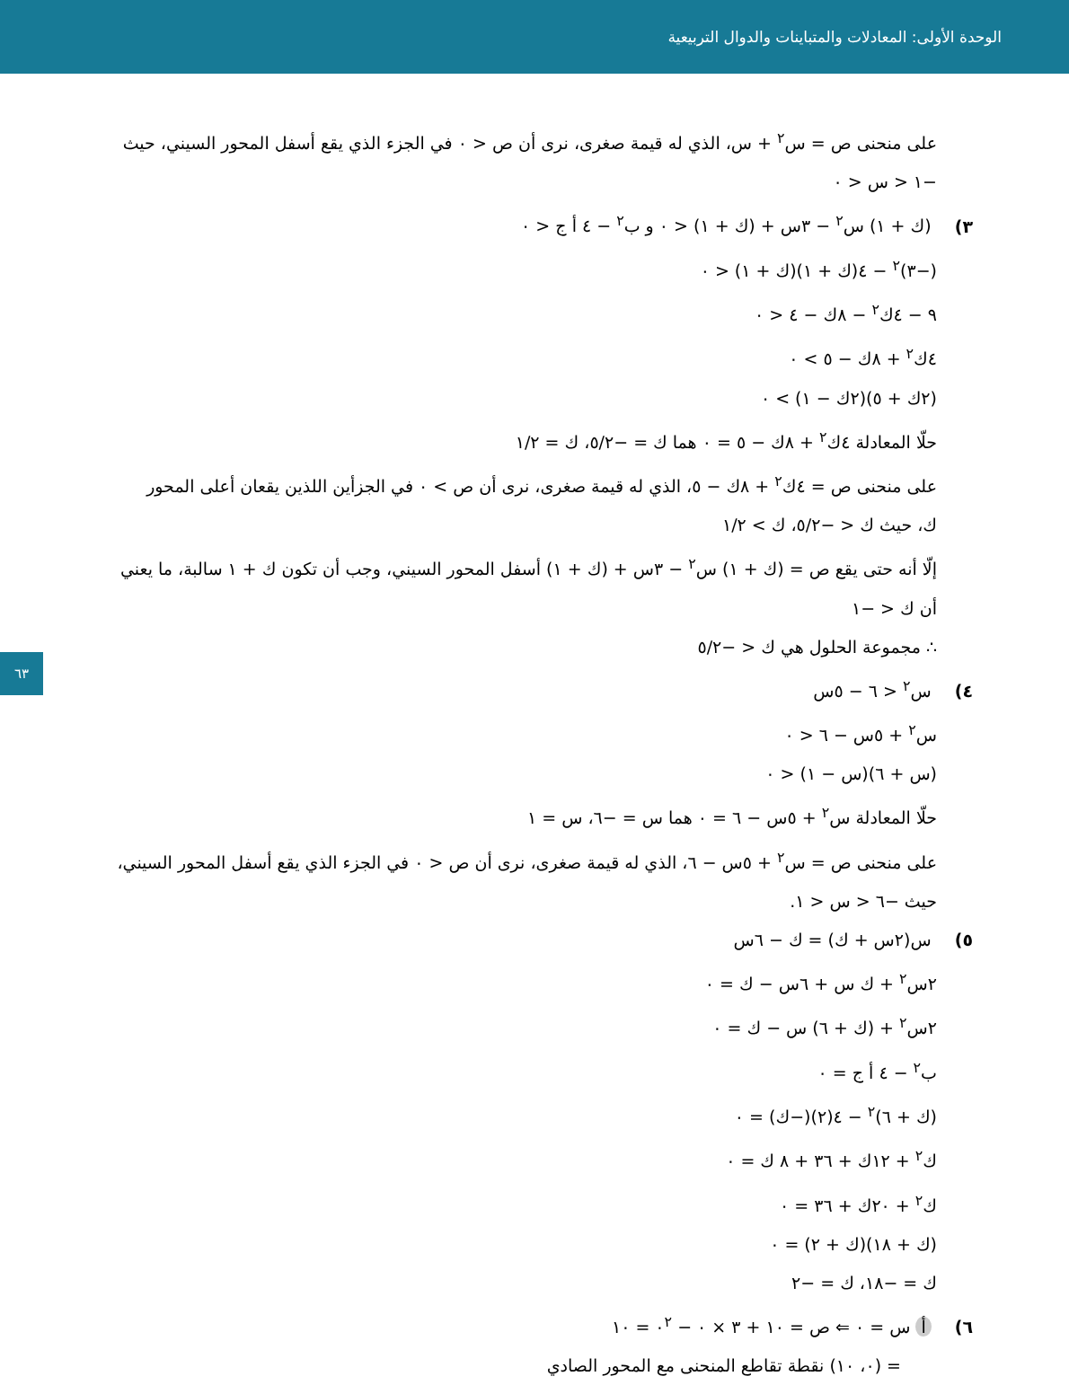الوحدة الأولى: المعادلات والمتباينات والدوال التربيعية
على منحنى ص = س<sup>٢</sup> + س، الذي له قيمة صغرى، نرى أن ص < ٠ في الجزء الذي يقع أسفل المحور السيني، حيث
−١ < س < ٠
٣) (ك + ١) س<sup>٢</sup> − ٣س + (ك + ١) < ٠ و ب<sup>٢</sup> − ٤ أ ج < ٠
(−٣)<sup>٢</sup> − ٤(ك + ١)(ك + ١) < ٠
٩ − ٤ك<sup>٢</sup> − ٨ك − ٤ < ٠
٤ك<sup>٢</sup> + ٨ك − ٥ > ٠
(٢ك + ٥)(٢ك − ١) > ٠
حلّا المعادلة ٤ك<sup>٢</sup> + ٨ك − ٥ = ٠ هما ك = −٥/٢، ك = ١/٢
على منحنى ص = ٤ك<sup>٢</sup> + ٨ك − ٥، الذي له قيمة صغرى، نرى أن ص > ٠ في الجزأين اللذين يقعان أعلى المحور
ك، حيث ك < −٥/٢، ك > ١/٢
إلّا أنه حتى يقع ص = (ك + ١) س<sup>٢</sup> − ٣س + (ك + ١) أسفل المحور السيني، وجب أن تكون ك + ١ سالبة، ما يعني
أن ك < −١
∴ مجموعة الحلول هي ك < −٥/٢
٤) س<sup>٢</sup> < ٦ − ٥س
س<sup>٢</sup> + ٥س − ٦ < ٠
(س + ٦)(س − ١) < ٠
حلّا المعادلة س<sup>٢</sup> + ٥س − ٦ = ٠ هما س = −٦، س = ١
على منحنى ص = س<sup>٢</sup> + ٥س − ٦، الذي له قيمة صغرى، نرى أن ص < ٠ في الجزء الذي يقع أسفل المحور السيني،
حيث −٦ < س < ١.
٥) س(٢س + ك) = ك − ٦س
٢س<sup>٢</sup> + ك س + ٦س − ك = ٠
٢س<sup>٢</sup> + (ك + ٦) س − ك = ٠
ب<sup>٢</sup> − ٤ أ ج = ٠
(ك + ٦)<sup>٢</sup> − ٤(٢)(−ك) = ٠
ك<sup>٢</sup> + ١٢ك + ٣٦ + ٨ ك = ٠
ك<sup>٢</sup> + ٢٠ك + ٣٦ = ٠
(ك + ١٨)(ك + ٢) = ٠
ك = −١٨، ك = −٢
٦) أ س = ٠ ⇐ ص = ١٠ + ٣ × ٠ − ٠<sup>٢</sup> = ١٠
= (٠، ١٠) نقطة تقاطع المنحنى مع المحور الصادي
٦٣